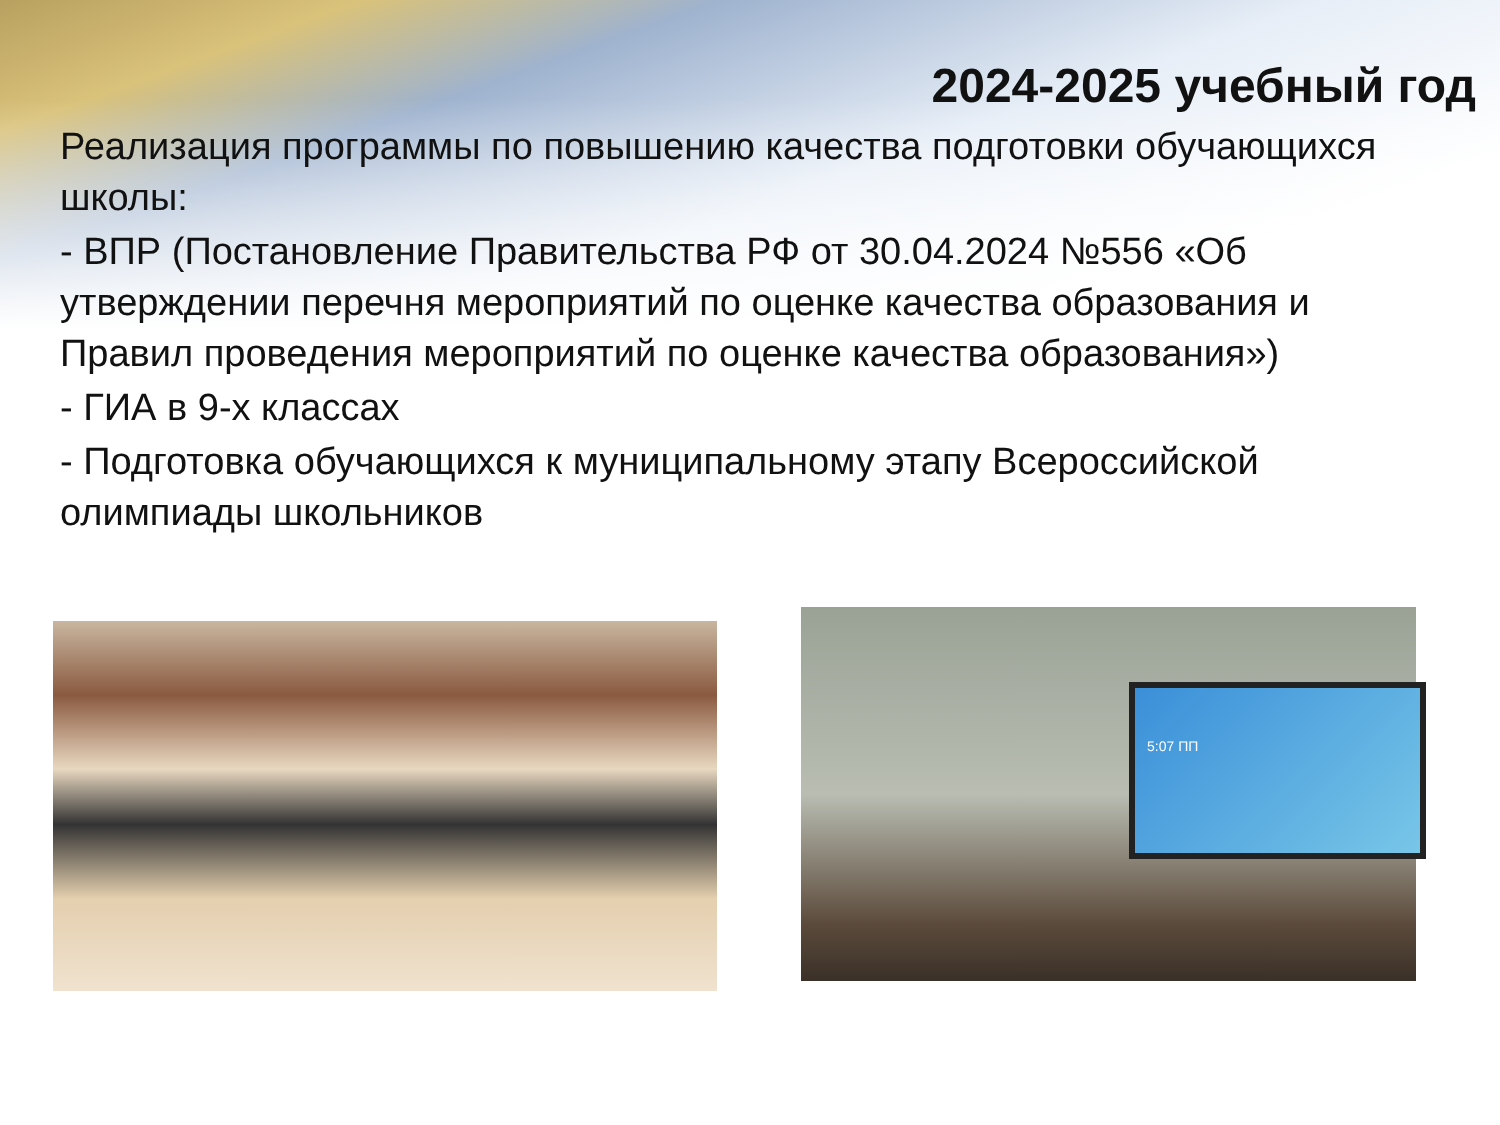2024-2025 учебный год
Реализация программы по повышению качества подготовки обучающихся школы:
- ВПР (Постановление Правительства РФ от 30.04.2024 №556 «Об утверждении перечня мероприятий по оценке качества образования и Правил проведения мероприятий по оценке качества образования»)
- ГИА в 9-х классах
- Подготовка обучающихся к муниципальному этапу Всероссийской олимпиады школьников
5:07 ПП